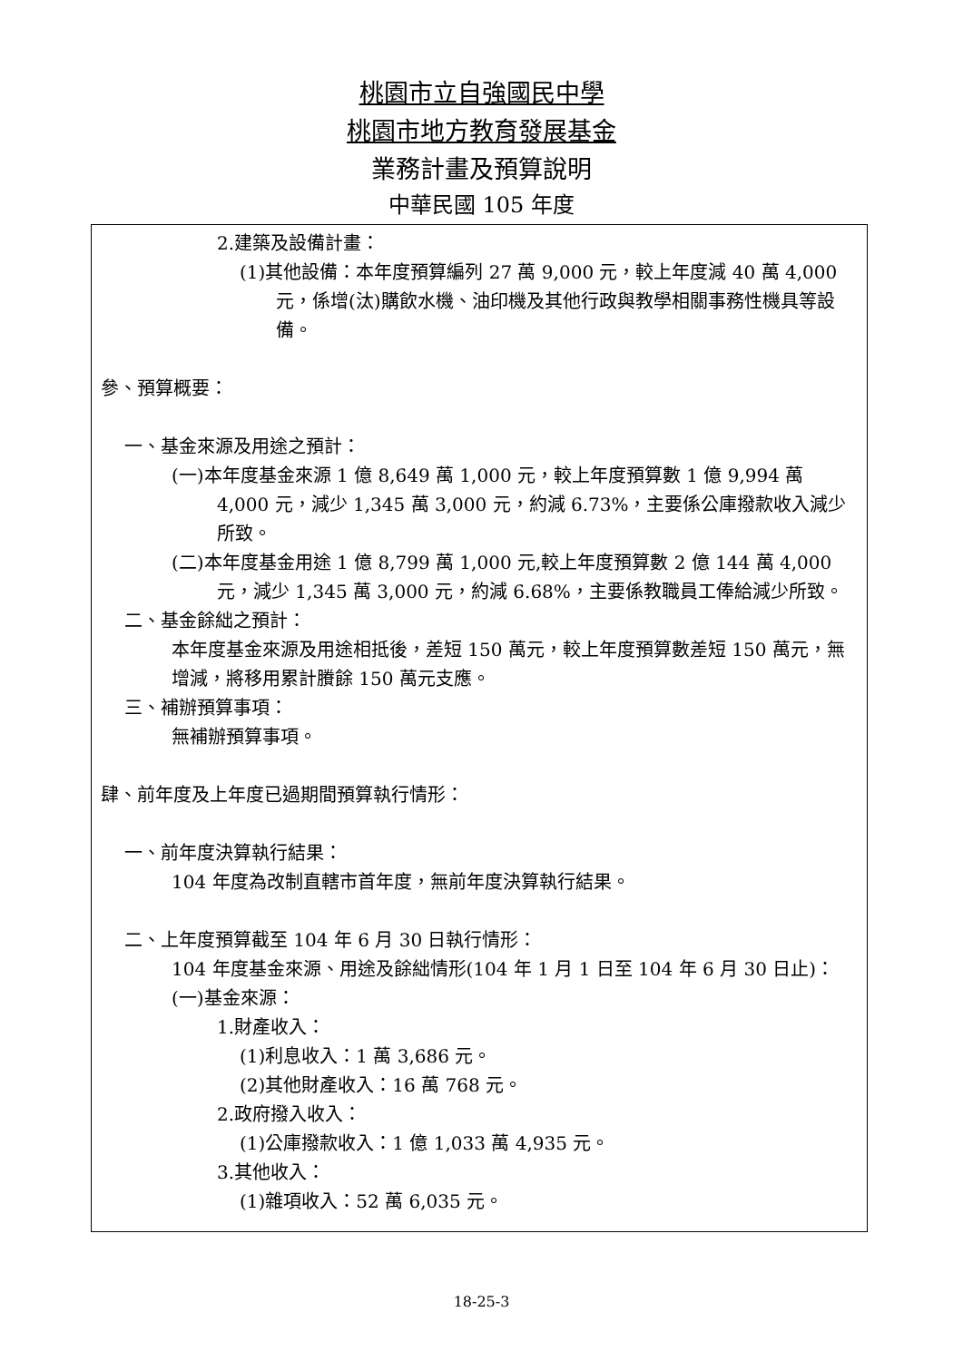桃園市立自強國民中學
桃園市地方教育發展基金
業務計畫及預算說明
中華民國 105 年度
2.建築及設備計畫：
(1)其他設備：本年度預算編列 27 萬 9,000 元，較上年度減 40 萬 4,000 元，係增(汰)購飲水機、油印機及其他行政與教學相關事務性機具等設備。
參、預算概要：
一、基金來源及用途之預計：
(一)本年度基金來源 1 億 8,649 萬 1,000 元，較上年度預算數 1 億 9,994 萬 4,000 元，減少 1,345 萬 3,000 元，約減 6.73%，主要係公庫撥款收入減少所致。
(二)本年度基金用途 1 億 8,799 萬 1,000 元,較上年度預算數 2 億 144 萬 4,000 元，減少 1,345 萬 3,000 元，約減 6.68%，主要係教職員工俸給減少所致。
二、基金餘絀之預計：
本年度基金來源及用途相抵後，差短 150 萬元，較上年度預算數差短 150 萬元，無增減，將移用累計賸餘 150 萬元支應。
三、補辦預算事項：
無補辦預算事項。
肆、前年度及上年度已過期間預算執行情形：
一、前年度決算執行結果：
104 年度為改制直轄市首年度，無前年度決算執行結果。
二、上年度預算截至 104 年 6 月 30 日執行情形：
104 年度基金來源、用途及餘絀情形(104 年 1 月 1 日至 104 年 6 月 30 日止)：
(一)基金來源：
1.財產收入：
(1)利息收入：1 萬 3,686 元。
(2)其他財產收入：16 萬 768 元。
2.政府撥入收入：
(1)公庫撥款收入：1 億 1,033 萬 4,935 元。
3.其他收入：
(1)雜項收入：52 萬 6,035 元。
18-25-3